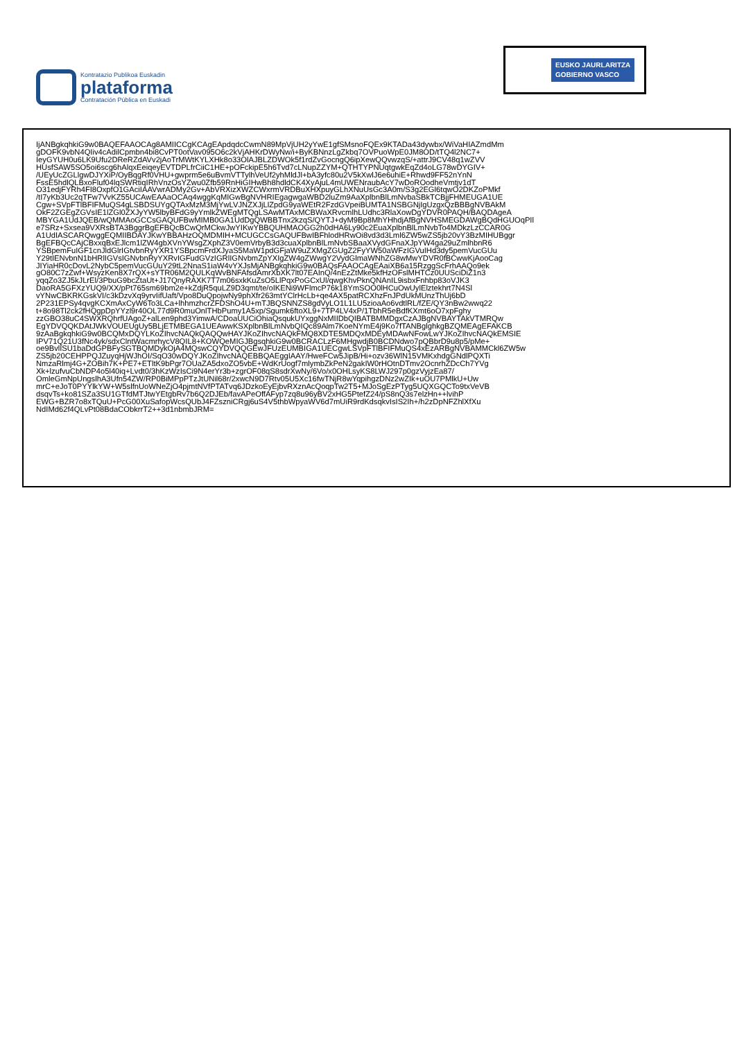Kontratazio Publikoa Euskadin
plataforma
Contratación Pública en Euskadi
EUSKO JAURLARITZA
GOBIERNO VASCO
IjANBgkqhkiG9w0BAQEFAAOCAg8AMIICCgKCAgEApdqdcCwmN89MpVjUH2yYwE1gfSMsnoFQEx9KTADa43dywbx/WiVaHIAZmdMm
gDOFK9vbN4QIiv4cAdilCpmbn4bi8CvPT0otVav095O6c2kVjAHKrDWyNw/i+ByKBNnzLgZkbq7OVPuoWpE0JM8OD/tTQ4l2NC7+
IeyGYUH0u6LK9Ufu2DReRZdAVv2jAoTrMWtKYLXHk8o33OlAJBLZDWOk5f1rdZvGocngQ6ipXewQQvwzqS/+attrJ9CV48q1wZVV
HUsfSAW5SO5oi6scg6hAlqxEeiqeyEVTDPLfrCiiC1HE+pOFckipE5h6Tvd7cLNupZZYM+QTHTYPNUqtgwkEqZd4oLG78wDYGIV+
/UEyUcZGLlgwDJYXiP/OyBqgRf0VHU+gwprm5e6uBvmVTTylhVeUf2yhMldJl+bA3yfc80u2V5kXwlJ6e6uhiE+Rhwd9FF52nYnN
FssE5hdlQLBxoFluf04lqSWRtiqIRhVnzOsYZwu0Zfb59RnHiGIHwBh8hdldCK4XyAjuL4mUWENraubAcY7wDoROodheVmtjv1dT
O31edjFYRh4FI8OxpfO1GAciIAAVwrADMy2Gv+AbVRXizXWZCWxrmVRDBuXHXpuyGLhXNuUsGc3A0m/S3g2EGl6tqwO2DKZoPMkf
/tI7yKb3Uc2qTFw7VvKZ55UCAwEAAaOCAq4wggKqMIGwBgNVHRIEgagwgaWBD2luZm9AaXplbnBlLmNvbaSBkTCBjjFHMEUGA1UE
Cgw+SVpFTlBFIFMuQS4gLSBDSUYgQTAxMzM3MjYwLVJNZXJjLlZpdG9yaWEtR2FzdGVpeiBUMTA1NSBGNjIgUzgxQzBBBgNVBAkM
OkF2ZGEgZGVsIE1lZGl0ZXJyYW5lbyBFdG9yYmlkZWEgMTQgLSAwMTAxMCBWaXRvcmlhLUdhc3RlaXowDgYDVR0PAQH/BAQDAgeA
MBYGA1UdJQEB/wQMMAoGCCsGAQUFBwMIMB0GA1UdDgQWBBTnx2kzqS/QYTJ+dyM9Bp8MhYHhdjAfBgNVHSMEGDAWgBQdHGUOqPIl
e7SRz+Sxsea9VXRsBTA3BggrBgEFBQcBCwQrMCkwJwYIKwYBBQUHMAOGG2h0dHA6Ly90c2EuaXplbnBlLmNvbTo4MDkzLzCCAR0G
A1UdIASCARQwggEQMIIBDAYJKwYBBAHzOQMDMIH+MCUGCCsGAQUFBwIBFhlodHRwOi8vd3d3Lml6ZW5wZS5jb20vY3BzMIHUBggr
BgEFBQcCAjCBxxqBxEJlcm1lZW4gbXVnYWsgZXphZ3V0emVrbyB3d3cuaXplbnBlLmNvbSBaaXVydGFnaXJpYW4ga29uZmlhbnR6
YSBpemFuIGF1cnJldGlrIGtvbnRyYXR1YSBpcmFrdXJyaS5MaW1pdGFjaW9uZXMgZGUgZ2FyYW50aWFzIGVuIHd3dy5pemVucGUu
Y29tIENvbnN1bHRlIGVsIGNvbnRyYXRvIGFudGVzIGRlIGNvbmZpYXIgZW4gZWwgY2VydGlmaWNhZG8wMwYDVR0fBCwwKjAooCag
JIYiaHR0cDovL2NybC5pemVucGUuY29tL2NnaS1iaW4vYXJsMjANBgkqhkiG9w0BAQsFAAOCAgEAaiXB6a15RzggScFrhAAQo9ek
gO80C7zZwf+WsyzKen8X7rQX+sYTR06M2QULKqWvBNFAfsdAmrXbXK7lt07EAInQ/4nEzZtMke5kfHzOFslMHTCz0UUSciDiZ1n3
yqqZo3ZJ5kJLrEl/3PbuG9bcZtaUt+J17QnyRAXK7T7m06sxkKuZsO5LlPqxPoGCxUl/qwgKhvPknQNAnIL9isbxFnhbp83oVJK3
DaoRA5GFXzYUQ9/XX/pPt765sm69bm2e+kZdjR5quLZ9D3qmt/te/oIKENi9WFlmcP76k18YmSOO0lHCuOwUylElztekhrt7N4Sl
vYNwCBKRKGskVI/c3kDzvXq9yrvIifUaft/Vpo8DuQpojwNy9phXfr263mtYClrHcLb+qe4AX5patRCXhzFnJPdUkMUnzThUj6bD
2P231EPSy4qvgKCXmAxCyW6To3LCa+lhhmzhcrZFDShO4U+mTJBQSNNZS8gdVyLO1L1LU5zioaAo6vdtlRL/fZE/QY3nBw2wwq22
t+8o98Tl2ck2fHQgpDpYYzl9r40OL77d9R0muOnlTHbPumy1A5xp/Sgumk6ftoXL9+7TP4LV4xP/1TbhR5eBdfKXmt6oO7xpFghy
zzGBO38uC4SWXRQhrfUAgoZ+alLen9phd3YimwA/CDoaUUCiOhiaQsqukUYxggNxMIIDbQIBATBMMDgxCzAJBgNVBAYTAkVTMRQw
EgYDVQQKDAtJWkVOUEUgUy5BLjETMBEGA1UEAwwKSXplbnBlLmNvbQIQc89Alm7KoeNYmE4j9Ko7fTANBglghkgBZQMEAgEFAKCB
9zAaBgkqhkiG9w0BCQMxDQYLKoZIhvcNAQkQAQQwHAYJKoZIhvcNAQkFMQ8XDTE5MDQxMDEyMDAwNFowLwYJKoZIhvcNAQkEMSIE
IPV71Q21U3fNc4yk/sdxClntWacmrhycV8QIL8+KOWQeMIGJBgsqhkiG9w0BCRACLzF6MHgwdjB0BCDNdwo7pQBbrD9u8p5/pMe+
oe9BvlISU1baDdGPBFySGTBQMDykOjA4MQswCQYDVQQGEwJFUzEUMBIGA1UECgwLSVpFTlBFIFMuQS4xEzARBgNVBAMMCkl6ZW5w
ZS5jb20CEHPPQJZuyqHjWJhOI/SqO30wDQYJKoZIhvcNAQEBBQAEggIAAY/HweFCw5JipB/Hi+ozv36WlN15VMKxhdgGNdlPQXTi
NmzaRlmj4G+ZOBih7K+PE7+ETltK9bPgr7OUaZA5dxoZO5vbE+WdKrUogf7mlymbZkPeN2gakIW0rHOtnDTmv2OcnrhZDcCh7YVg
Xk+lzufvuCbNDP4o5l40iq+Lvdt0/3hKzWzIsCi9N4erYr3b+zgrOF08qS8sdrXwNy/6Vo/x0OHLsyKS8LWJ297p0gzVyjzEa87/
OmleGmNpUngslhA3Ufn54ZW/RP0BiMPpPTzJtUNil68r/2xwcN9D7Rtv05U5Xc16fwTNjR8wYqpihgzDNz2wZIk+uOU7PMlkU+Uw
mrC+eJoT0PYYlkYW+W5slfnUoWNeZjO4pjmtNVfPTATvq6JDzkoEyEjbvRXznAcQoqpTw2T5+MJoSgEzPTyg5UQXGQCTo9txVeVB
dsqvTs+ko81SZa3SU1GTfdMTJtwYEtgbRv7b6Q2DJEb/favAPeOffAFyp7zq8u96yBV2xHG5PtefZ24/pS8nQ3s7elzHn++lvihP
EWG+BZR7o8xTQuU+PcG00XuSafopWcsQUbJ4FZszniCRgj6uS4V5thbWpyaWV6d7mUiR9rdKdsqkvIsIS2Ih+/h2zDpNFZhlXfXu
NdIMd62f4QLvPt08BdaCObkrrT2++3d1nbmbJRM=